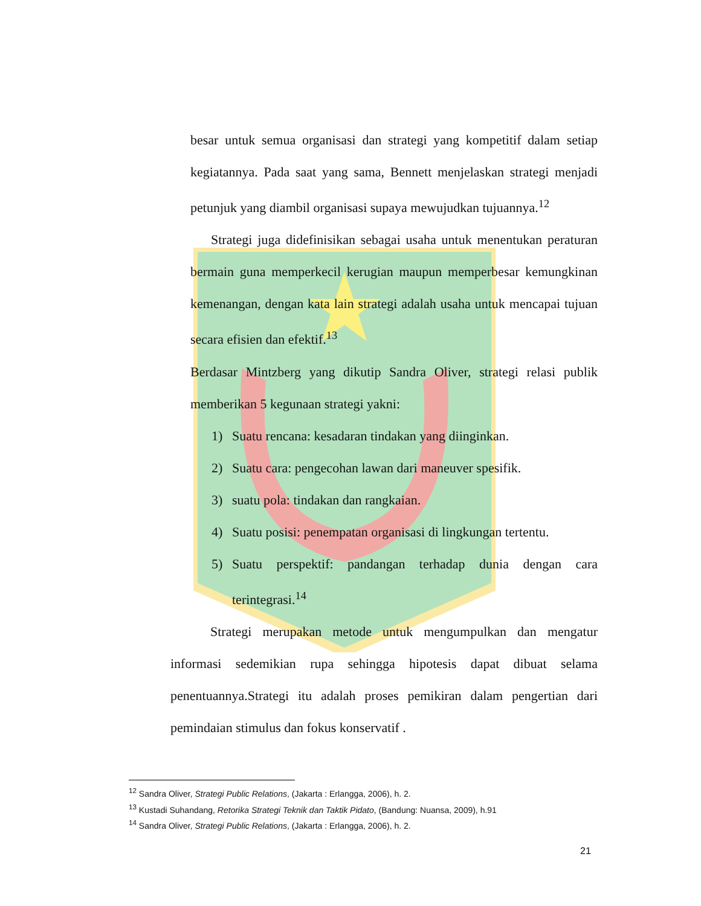besar untuk semua organisasi dan strategi yang kompetitif dalam setiap kegiatannya. Pada saat yang sama, Bennett menjelaskan strategi menjadi petunjuk yang diambil organisasi supaya mewujudkan tujuannya.<sup>12</sup>
Strategi juga didefinisikan sebagai usaha untuk menentukan peraturan bermain guna memperkecil kerugian maupun memperbesar kemungkinan kemenangan, dengan kata lain strategi adalah usaha untuk mencapai tujuan secara efisien dan efektif.<sup>13</sup>
Berdasar Mintzberg yang dikutip Sandra Oliver, strategi relasi publik memberikan 5 kegunaan strategi yakni:
1) Suatu rencana: kesadaran tindakan yang diinginkan.
2) Suatu cara: pengecohan lawan dari maneuver spesifik.
3) suatu pola: tindakan dan rangkaian.
4) Suatu posisi: penempatan organisasi di lingkungan tertentu.
5) Suatu perspektif: pandangan terhadap dunia dengan cara terintegrasi.<sup>14</sup>
Strategi merupakan metode untuk mengumpulkan dan mengatur informasi sedemikian rupa sehingga hipotesis dapat dibuat selama penentuannya.Strategi itu adalah proses pemikiran dalam pengertian dari pemindaian stimulus dan fokus konservatif .
<sup>12</sup> Sandra Oliver, Strategi Public Relations, (Jakarta : Erlangga, 2006), h. 2.
<sup>13</sup> Kustadi Suhandang, Retorika Strategi Teknik dan Taktik Pidato, (Bandung: Nuansa, 2009), h.91
<sup>14</sup> Sandra Oliver, Strategi Public Relations, (Jakarta : Erlangga, 2006), h. 2.
21